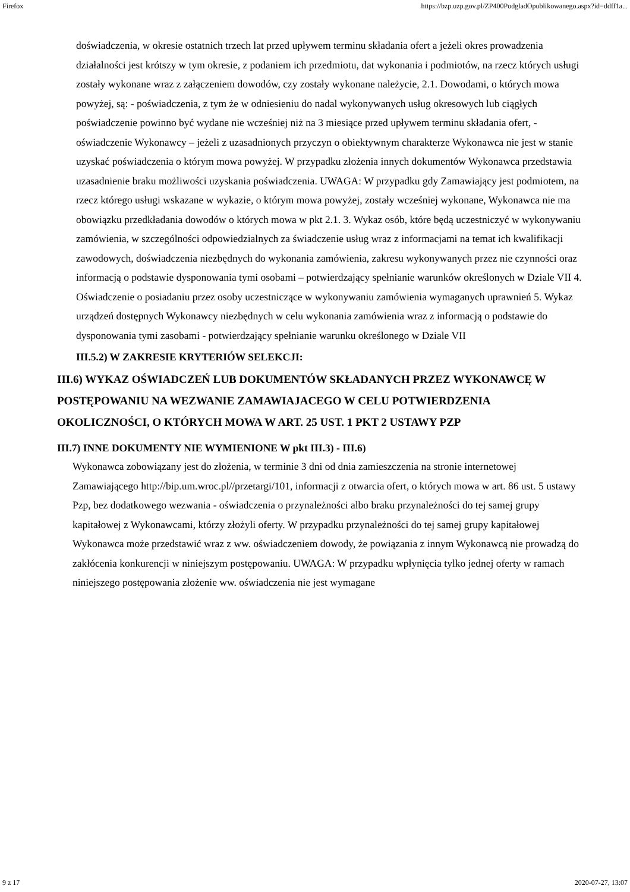Firefox https://bzp.uzp.gov.pl/ZP400PodgladOpublikowanego.aspx?id=ddff1a...
doświadczenia, w okresie ostatnich trzech lat przed upływem terminu składania ofert a jeżeli okres prowadzenia działalności jest krótszy w tym okresie, z podaniem ich przedmiotu, dat wykonania i podmiotów, na rzecz których usługi zostały wykonane wraz z załączeniem dowodów, czy zostały wykonane należycie, 2.1. Dowodami, o których mowa powyżej, są: - poświadczenia, z tym że w odniesieniu do nadal wykonywanych usług okresowych lub ciągłych poświadczenie powinno być wydane nie wcześniej niż na 3 miesiące przed upływem terminu składania ofert, - oświadczenie Wykonawcy – jeżeli z uzasadnionych przyczyn o obiektywnym charakterze Wykonawca nie jest w stanie uzyskać poświadczenia o którym mowa powyżej. W przypadku złożenia innych dokumentów Wykonawca przedstawia uzasadnienie braku możliwości uzyskania poświadczenia. UWAGA: W przypadku gdy Zamawiający jest podmiotem, na rzecz którego usługi wskazane w wykazie, o którym mowa powyżej, zostały wcześniej wykonane, Wykonawca nie ma obowiązku przedkładania dowodów o których mowa w pkt 2.1. 3. Wykaz osób, które będą uczestniczyć w wykonywaniu zamówienia, w szczególności odpowiedzialnych za świadczenie usług wraz z informacjami na temat ich kwalifikacji zawodowych, doświadczenia niezbędnych do wykonania zamówienia, zakresu wykonywanych przez nie czynności oraz informacją o podstawie dysponowania tymi osobami – potwierdzający spełnianie warunków określonych w Dziale VII 4. Oświadczenie o posiadaniu przez osoby uczestniczące w wykonywaniu zamówienia wymaganych uprawnień 5. Wykaz urządzeń dostępnych Wykonawcy niezbędnych w celu wykonania zamówienia wraz z informacją o podstawie do dysponowania tymi zasobami - potwierdzający spełnianie warunku określonego w Dziale VII
III.5.2) W ZAKRESIE KRYTERIÓW SELEKCJI:
III.6) WYKAZ OŚWIADCZEŃ LUB DOKUMENTÓW SKŁADANYCH PRZEZ WYKONAWCĘ W POSTĘPOWANIU NA WEZWANIE ZAMAWIAJACEGO W CELU POTWIERDZENIA OKOLICZNOŚCI, O KTÓRYCH MOWA W ART. 25 UST. 1 PKT 2 USTAWY PZP
III.7) INNE DOKUMENTY NIE WYMIENIONE W pkt III.3) - III.6)
Wykonawca zobowiązany jest do złożenia, w terminie 3 dni od dnia zamieszczenia na stronie internetowej Zamawiającego http://bip.um.wroc.pl//przetargi/101, informacji z otwarcia ofert, o których mowa w art. 86 ust. 5 ustawy Pzp, bez dodatkowego wezwania - oświadczenia o przynależności albo braku przynależności do tej samej grupy kapitałowej z Wykonawcami, którzy złożyli oferty. W przypadku przynależności do tej samej grupy kapitałowej Wykonawca może przedstawić wraz z ww. oświadczeniem dowody, że powiązania z innym Wykonawcą nie prowadzą do zakłócenia konkurencji w niniejszym postępowaniu. UWAGA: W przypadku wpłynięcia tylko jednej oferty w ramach niniejszego postępowania złożenie ww. oświadczenia nie jest wymagane
9 z 17 2020-07-27, 13:07